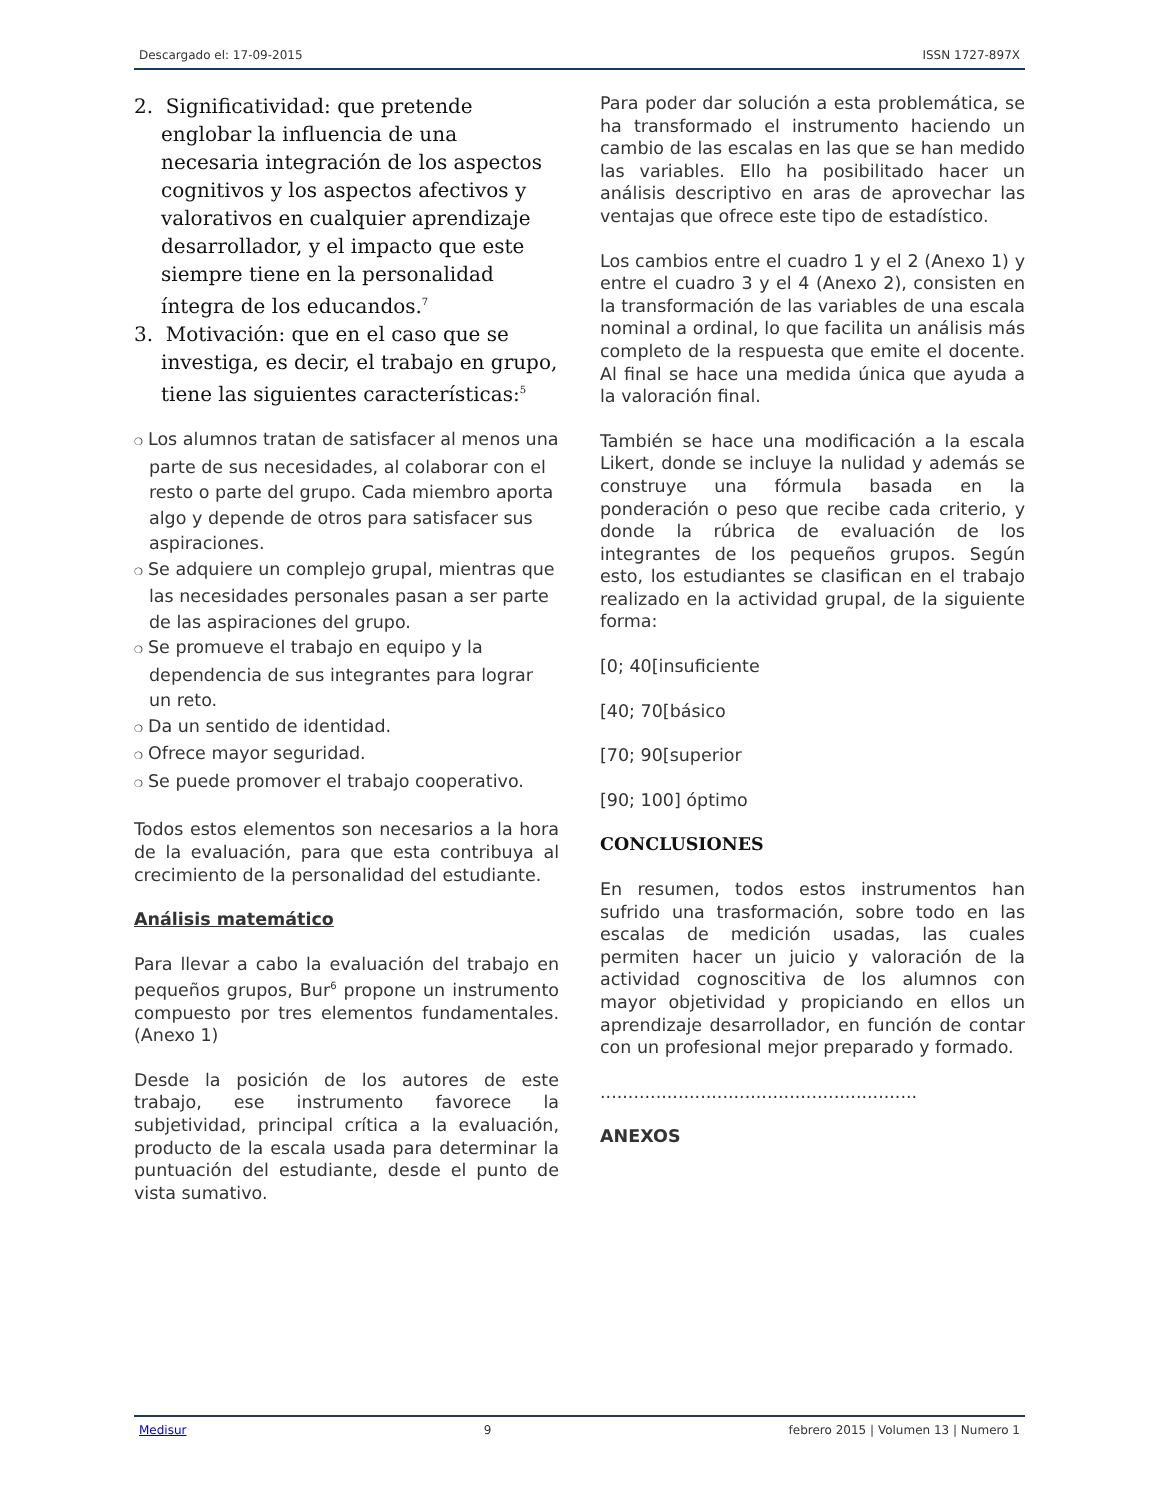Descargado el: 17-09-2015 ISSN 1727-897X
2. Significatividad: que pretende englobar la influencia de una necesaria integración de los aspectos cognitivos y los aspectos afectivos y valorativos en cualquier aprendizaje desarrollador, y el impacto que este siempre tiene en la personalidad íntegra de los educandos.<sup>7</sup>
3. Motivación: que en el caso que se investiga, es decir, el trabajo en grupo, tiene las siguientes características:<sup>5</sup>
❍ Los alumnos tratan de satisfacer al menos una parte de sus necesidades, al colaborar con el resto o parte del grupo. Cada miembro aporta algo y depende de otros para satisfacer sus aspiraciones.
❍ Se adquiere un complejo grupal, mientras que las necesidades personales pasan a ser parte de las aspiraciones del grupo.
❍ Se promueve el trabajo en equipo y la dependencia de sus integrantes para lograr un reto.
❍ Da un sentido de identidad.
❍ Ofrece mayor seguridad.
❍ Se puede promover el trabajo cooperativo.
Todos estos elementos son necesarios a la hora de la evaluación, para que esta contribuya al crecimiento de la personalidad del estudiante.
Análisis matemático
Para llevar a cabo la evaluación del trabajo en pequeños grupos, Bur<sup>6</sup> propone un instrumento compuesto por tres elementos fundamentales. (Anexo 1)
Desde la posición de los autores de este trabajo, ese instrumento favorece la subjetividad, principal crítica a la evaluación, producto de la escala usada para determinar la puntuación del estudiante, desde el punto de vista sumativo.
Para poder dar solución a esta problemática, se ha transformado el instrumento haciendo un cambio de las escalas en las que se han medido las variables. Ello ha posibilitado hacer un análisis descriptivo en aras de aprovechar las ventajas que ofrece este tipo de estadístico.
Los cambios entre el cuadro 1 y el 2 (Anexo 1) y entre el cuadro 3 y el 4 (Anexo 2), consisten en la transformación de las variables de una escala nominal a ordinal, lo que facilita un análisis más completo de la respuesta que emite el docente. Al final se hace una medida única que ayuda a la valoración final.
También se hace una modificación a la escala Likert, donde se incluye la nulidad y además se construye una fórmula basada en la ponderación o peso que recibe cada criterio, y donde la rúbrica de evaluación de los integrantes de los pequeños grupos. Según esto, los estudiantes se clasifican en el trabajo realizado en la actividad grupal, de la siguiente forma:
[0; 40[insuficiente
[40; 70[básico
[70; 90[superior
[90; 100] óptimo
CONCLUSIONES
En resumen, todos estos instrumentos han sufrido una trasformación, sobre todo en las escalas de medición usadas, las cuales permiten hacer un juicio y valoración de la actividad cognoscitiva de los alumnos con mayor objetividad y propiciando en ellos un aprendizaje desarrollador, en función de contar con un profesional mejor preparado y formado.
.........................................................
ANEXOS
Medisur 9 febrero 2015 | Volumen 13 | Numero 1